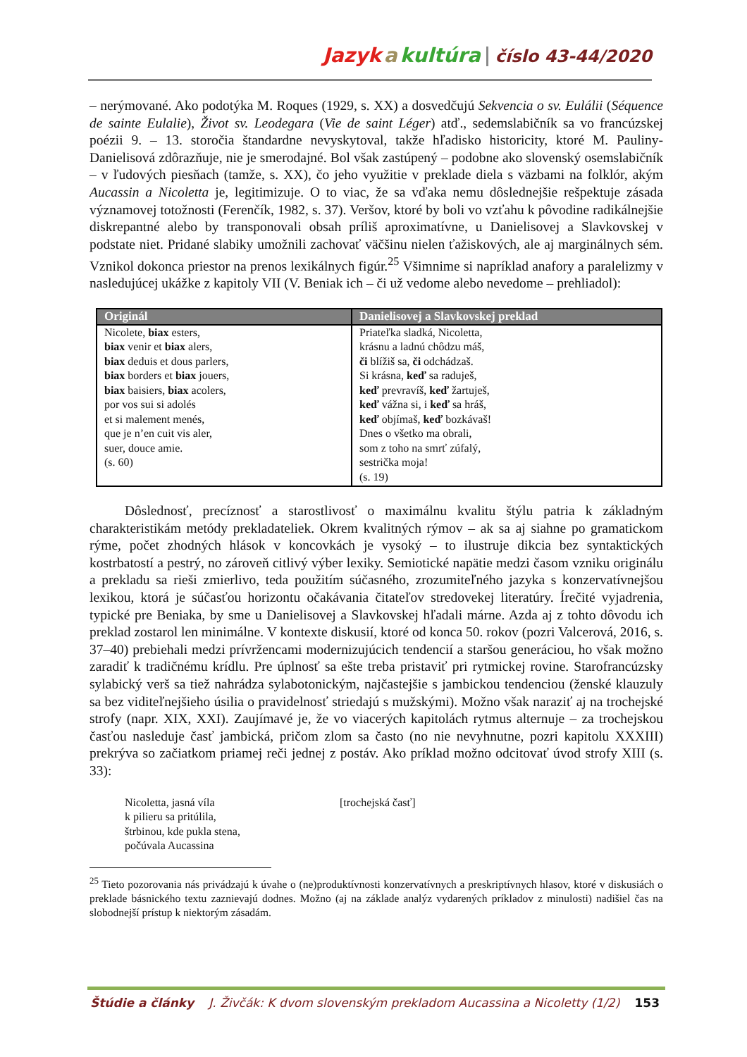Jazyk a kultúra číslo 43-44/2020
– nerýmované. Ako podotýka M. Roques (1929, s. XX) a dosvedčujú Sekvencia o sv. Eulálii (Séquence de sainte Eulalie), Život sv. Leodegara (Vie de saint Léger) atď., sedemslabičník sa vo francúzskej poézii 9. – 13. storočia štandardne nevyskytoval, takže hľadisko historicity, ktoré M. Pauliny-Danielisová zdôrazňuje, nie je smerodajné. Bol však zastúpený – podobne ako slovenský osemslabičník – v ľudových piesňach (tamže, s. XX), čo jeho využitie v preklade diela s väzbami na folklór, akým Aucassin a Nicoletta je, legitimizuje. O to viac, že sa vďaka nemu dôslednejšie rešpektuje zásada významovej totožnosti (Ferenčík, 1982, s. 37). Veršov, ktoré by boli vo vzťahu k pôvodine radikálnejšie diskrepantné alebo by transponovali obsah príliš aproximatívne, u Danielisovej a Slavkovskej v podstate niet. Pridané slabiky umožnili zachovať väčšinu nielen ťažiskových, ale aj marginálnych sém. Vznikol dokonca priestor na prenos lexikálnych figúr.<sup>25</sup> Všimnime si napríklad anafory a paralelizmy v nasledujúcej ukážke z kapitoly VII (V. Beniak ich – či už vedome alebo nevedome – prehliadol):
| Originál | Danielisovej a Slavkovskej preklad |
| --- | --- |
| Nicolete, biax esters, biax venir et biax alers, biax deduis et dous parlers, biax borders et biax jouers, biax baisiers, biax acolers, por vos sui si adolés et si malement menés, que je n’en cuit vis aler, suer, douce amie. (s. 60) | Priateľka sladká, Nicoletta, krásnu a ladnú chôdzu máš, či blížiš sa, či odchádzaš. Si krásna, keď sa raduješ, keď prevravíš, keď žartuješ, keď vážna si, i keď sa hráš, keď objímaš, keď bozkávaš! Dnes o všetko ma obrali, som z toho na smrť zúfalý, sestrička moja! (s. 19) |
Dôslednosť, precíznosť a starostlivosť o maximálnu kvalitu štýlu patria k základným charakteristikám metódy prekladateliek. Okrem kvalitných rýmov – ak sa aj siahne po gramatickom rýme, počet zhodných hlások v koncovkách je vysoký – to ilustruje dikcia bez syntaktických kostrbatostí a pestrý, no zároveň citlivý výber lexiky. Semiotické napätie medzi časom vzniku originálu a prekladu sa rieši zmierlivo, teda použitím súčasného, zrozumiteľného jazyka s konzervatívnejšou lexikou, ktorá je súčasťou horizontu očakávania čitateľov stredovekej literatúry. Írečité vyjadrenia, typické pre Beniaka, by sme u Danielisovej a Slavkovskej hľadali márne. Azda aj z tohto dôvodu ich preklad zostarol len minimálne. V kontexte diskusií, ktoré od konca 50. rokov (pozri Valcerová, 2016, s. 37–40) prebiehali medzi prívržencami modernizujúcich tendencií a staršou generáciou, ho však možno zaradiť k tradičnému krídlu. Pre úplnosť sa ešte treba pristaviť pri rytmickej rovine. Starofrancúzsky sylabický verš sa tiež nahrádza sylabotonickým, najčastejšie s jambickou tendenciou (ženské klauzuly sa bez viditeľnejšieho úsilia o pravidelnosť striedajú s mužskými). Možno však naraziť aj na trochejské strofy (napr. XIX, XXI). Zaujímavé je, že vo viacerých kapitolách rytmus alternuje – za trochejskou časťou nasleduje časť jambická, pričom zlom sa často (no nie nevyhnutne, pozri kapitolu XXXIII) prekrýva so začiatkom priamej reči jednej z postáv. Ako príklad možno odcitovať úvod strofy XIII (s. 33):
Nicoletta, jasná víla
k pilieru sa pritúlila,
štrbinou, kde pukla stena,
počúvala Aucassina
[trochejská časť]
<sup>25</sup> Tieto pozorovania nás privádzajú k úvahe o (ne)produktívnosti konzervatívnych a preskriptívnych hlasov, ktoré v diskusiách o preklade básnického textu zaznievajú dodnes. Možno (aj na základe analýz vydarených príkladov z minulosti) nadišiel čas na slobodnejší prístup k niektorým zásadám.
Štúdie a články J. Živčák: K dvom slovenským prekladom Aucassina a Nicoletty (1/2) 153